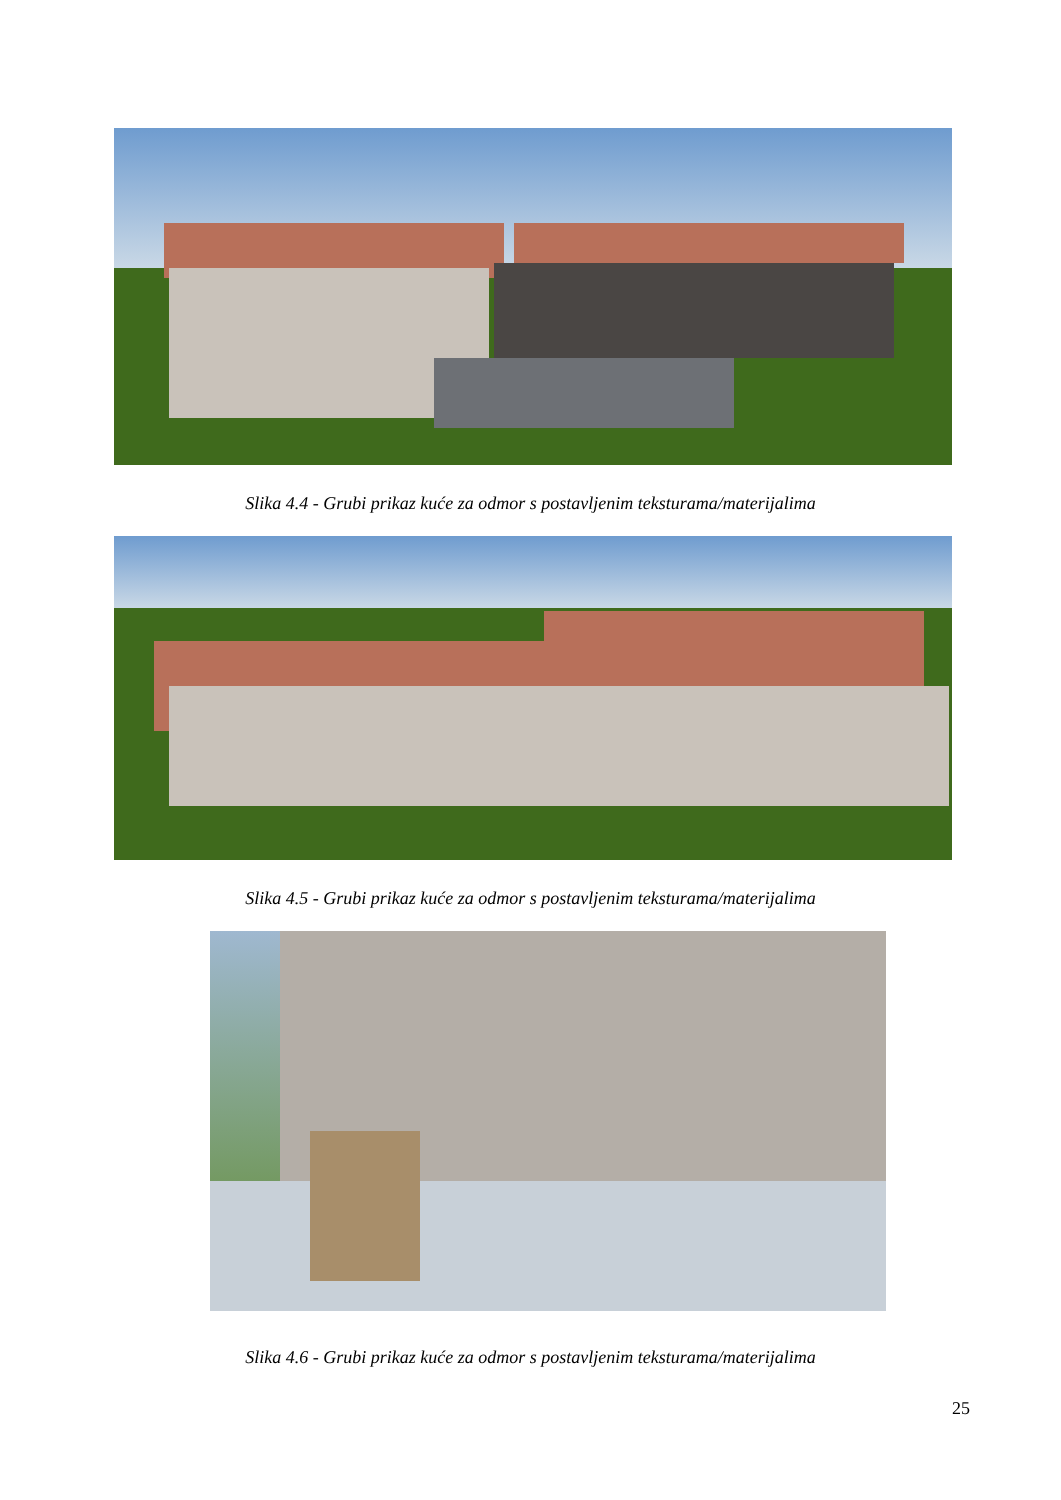Slika 4.4 - Grubi prikaz kuće za odmor s postavljenim teksturama/materijalima
Slika 4.5 - Grubi prikaz kuće za odmor s postavljenim teksturama/materijalima
Slika 4.6 - Grubi prikaz kuće za odmor s postavljenim teksturama/materijalima
25